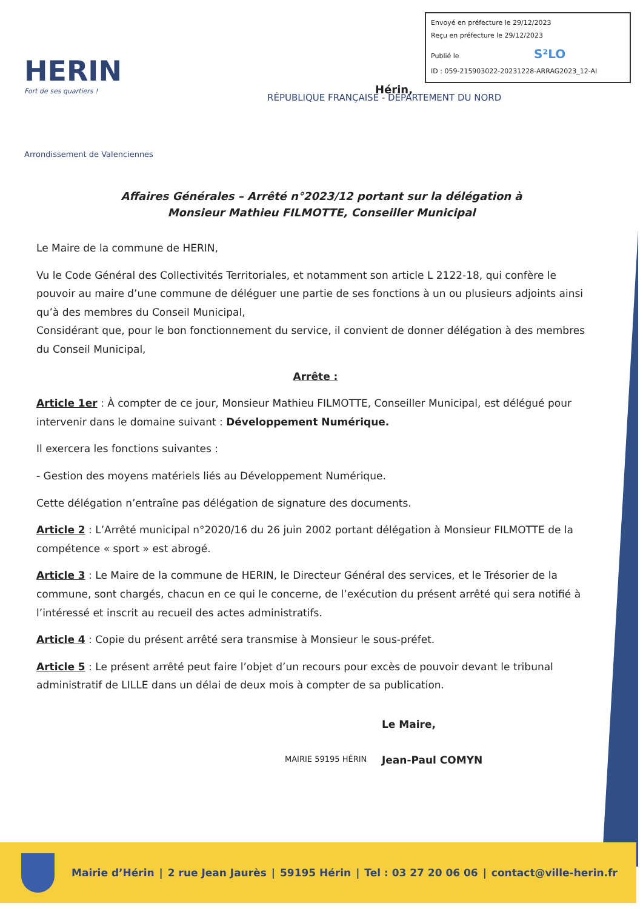HERIN
Fort de ses quartiers !
Arrondissement de Valenciennes
Envoyé en préfecture le 29/12/2023
Reçu en préfecture le 29/12/2023
Publié le S²LO
ID : 059-215903022-20231228-ARRAG2023_12-AI
RÉPUBLIQUE FRANÇAISE - DÉPARTEMENT DU NORD
Hérin,
Affaires Générales – Arrêté n°2023/12 portant sur la délégation à
Monsieur Mathieu FILMOTTE, Conseiller Municipal
Le Maire de la commune de HERIN,
Vu le Code Général des Collectivités Territoriales, et notamment son article L 2122-18, qui confère le pouvoir au maire d’une commune de déléguer une partie de ses fonctions à un ou plusieurs adjoints ainsi qu’à des membres du Conseil Municipal,
Considérant que, pour le bon fonctionnement du service, il convient de donner délégation à des membres du Conseil Municipal,
Arrête :
Article 1er : À compter de ce jour, Monsieur Mathieu FILMOTTE, Conseiller Municipal, est délégué pour intervenir dans le domaine suivant : Développement Numérique.
Il exercera les fonctions suivantes :
- Gestion des moyens matériels liés au Développement Numérique.
Cette délégation n’entraîne pas délégation de signature des documents.
Article 2 : L’Arrêté municipal n°2020/16 du 26 juin 2002 portant délégation à Monsieur FILMOTTE de la compétence « sport » est abrogé.
Article 3 : Le Maire de la commune de HERIN, le Directeur Général des services, et le Trésorier de la commune, sont chargés, chacun en ce qui le concerne, de l’exécution du présent arrêté qui sera notifié à l’intéressé et inscrit au recueil des actes administratifs.
Article 4 : Copie du présent arrêté sera transmise à Monsieur le sous-préfet.
Article 5 : Le présent arrêté peut faire l’objet d’un recours pour excès de pouvoir devant le tribunal administratif de LILLE dans un délai de deux mois à compter de sa publication.
MAIRIE 59195 HÉRIN
Le Maire,
Jean-Paul COMYN
Mairie d’Hérin | 2 rue Jean Jaurès | 59195 Hérin | Tel : 03 27 20 06 06 | contact@ville-herin.fr